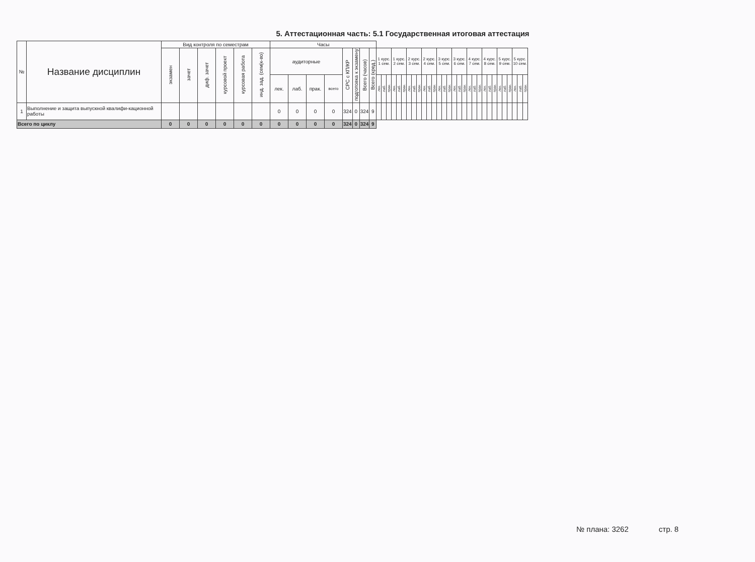5. Аттестационная часть: 5.1 Государственная итоговая аттестация
| № | Название дисциплин | Вид контроля по семестрам | | | | | | Часы | | | | | | | | | | | | | | | | | | | | | | | | | | | | | | | | | | | | | |
| --- | --- | --- | --- | --- | --- | --- | --- | --- | --- | --- | --- | --- | --- | --- | --- | --- | --- | --- | --- | --- | --- | --- | --- | --- | --- | --- | --- | --- | --- | --- | --- | --- | --- | --- | --- | --- | --- | --- | --- | --- | --- | --- | --- | --- | --- |
| | | экзамен | зачет | диф. зачет | курсовой проект | курсовая работа | инд. зад. (сем/к-во) | аудиторные | | | | СРС с КП/КР | подготовка к экзамену | Всего (часов) | Всего (кред.) | 1 курс. 1 сем. | | | 1 курс. 2 сем. | | | 2 курс. 3 сем. | | | 2 курс. 4 сем. | | | 3 курс. 5 сем. | | | 3 курс. 6 сем. | | | 4 курс. 7 сем. | | | 4 курс. 8 сем. | | | 5 курс. 9 сем. | | | 5 курс. 10 сем. | | |
| | | | | | | | | лек. | лаб. | прак. | всего | | | | | лек. | лаб. | прак. | лек. | лаб. | прак. | лек. | лаб. | прак. | лек. | лаб. | прак. | лек. | лаб. | прак. | лек. | лаб. | прак. | лек. | лаб. | прак. | лек. | лаб. | прак. | лек. | лаб. | прак. | лек. | лаб. | прак. |
| 1 | Выполнение и защита выпускной квалифи-кационной работы | | | | | | | 0 | 0 | 0 | 0 | 324 | 0 | 324 | 9 | | | | | | | | | | | | | | | | | | | | | | | | | | | | | | |
| Всего по циклу | | 0 | 0 | 0 | 0 | 0 | 0 | 0 | 0 | 0 | 0 | 324 | 0 | 324 | 9 | | | | | | | | | | | | | | | | | | | | | | | | | | | | | | |
№ плана: 3262 стр. 8